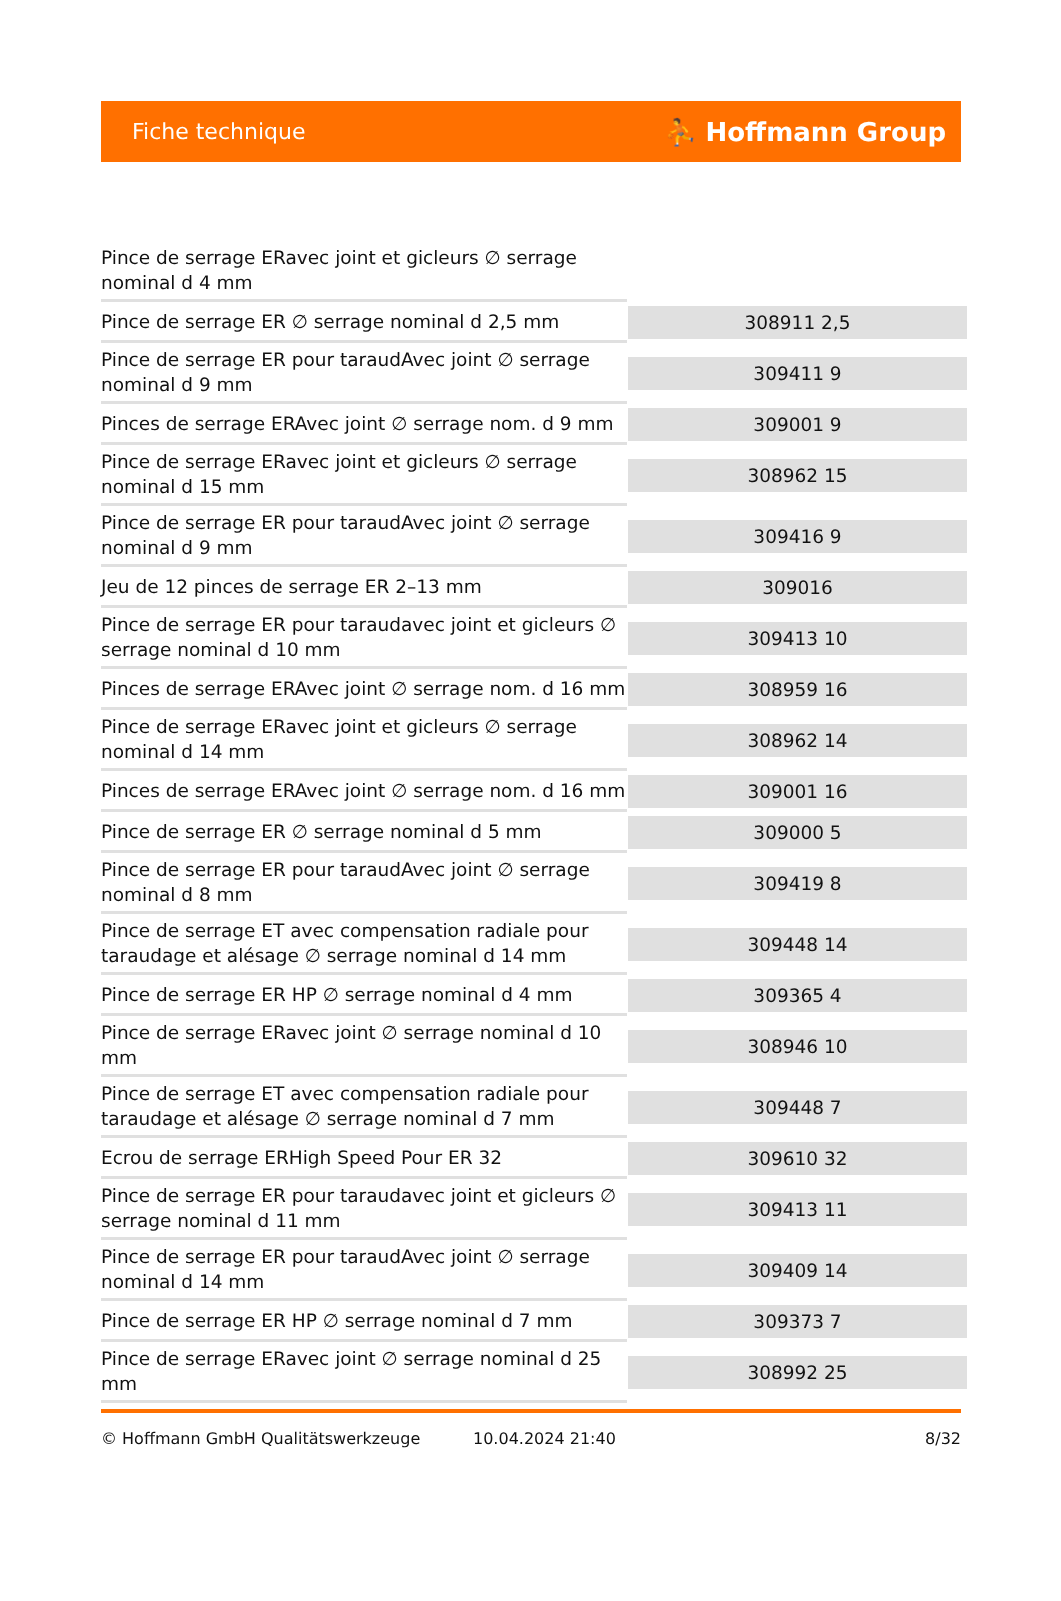Fiche technique ⛹ Hoffmann Group
| Pince de serrage ERavec joint et gicleurs ∅ serrage nominal d 4 mm | |
| Pince de serrage ER ∅ serrage nominal d 2,5 mm | 308911 2,5 |
| Pince de serrage ER pour taraudAvec joint ∅ serrage nominal d 9 mm | 309411 9 |
| Pinces de serrage ERAvec joint ∅ serrage nom. d 9 mm | 309001 9 |
| Pince de serrage ERavec joint et gicleurs ∅ serrage nominal d 15 mm | 308962 15 |
| Pince de serrage ER pour taraudAvec joint ∅ serrage nominal d 9 mm | 309416 9 |
| Jeu de 12 pinces de serrage ER 2–13 mm | 309016 |
| Pince de serrage ER pour taraudavec joint et gicleurs ∅ serrage nominal d 10 mm | 309413 10 |
| Pinces de serrage ERAvec joint ∅ serrage nom. d 16 mm | 308959 16 |
| Pince de serrage ERavec joint et gicleurs ∅ serrage nominal d 14 mm | 308962 14 |
| Pinces de serrage ERAvec joint ∅ serrage nom. d 16 mm | 309001 16 |
| Pince de serrage ER ∅ serrage nominal d 5 mm | 309000 5 |
| Pince de serrage ER pour taraudAvec joint ∅ serrage nominal d 8 mm | 309419 8 |
| Pince de serrage ET avec compensation radiale pour taraudage et alésage ∅ serrage nominal d 14 mm | 309448 14 |
| Pince de serrage ER HP ∅ serrage nominal d 4 mm | 309365 4 |
| Pince de serrage ERavec joint ∅ serrage nominal d 10 mm | 308946 10 |
| Pince de serrage ET avec compensation radiale pour taraudage et alésage ∅ serrage nominal d 7 mm | 309448 7 |
| Ecrou de serrage ERHigh Speed Pour ER 32 | 309610 32 |
| Pince de serrage ER pour taraudavec joint et gicleurs ∅ serrage nominal d 11 mm | 309413 11 |
| Pince de serrage ER pour taraudAvec joint ∅ serrage nominal d 14 mm | 309409 14 |
| Pince de serrage ER HP ∅ serrage nominal d 7 mm | 309373 7 |
| Pince de serrage ERavec joint ∅ serrage nominal d 25 mm | 308992 25 |
© Hoffmann GmbH Qualitätswerkzeuge 10.04.2024 21:40 8/32